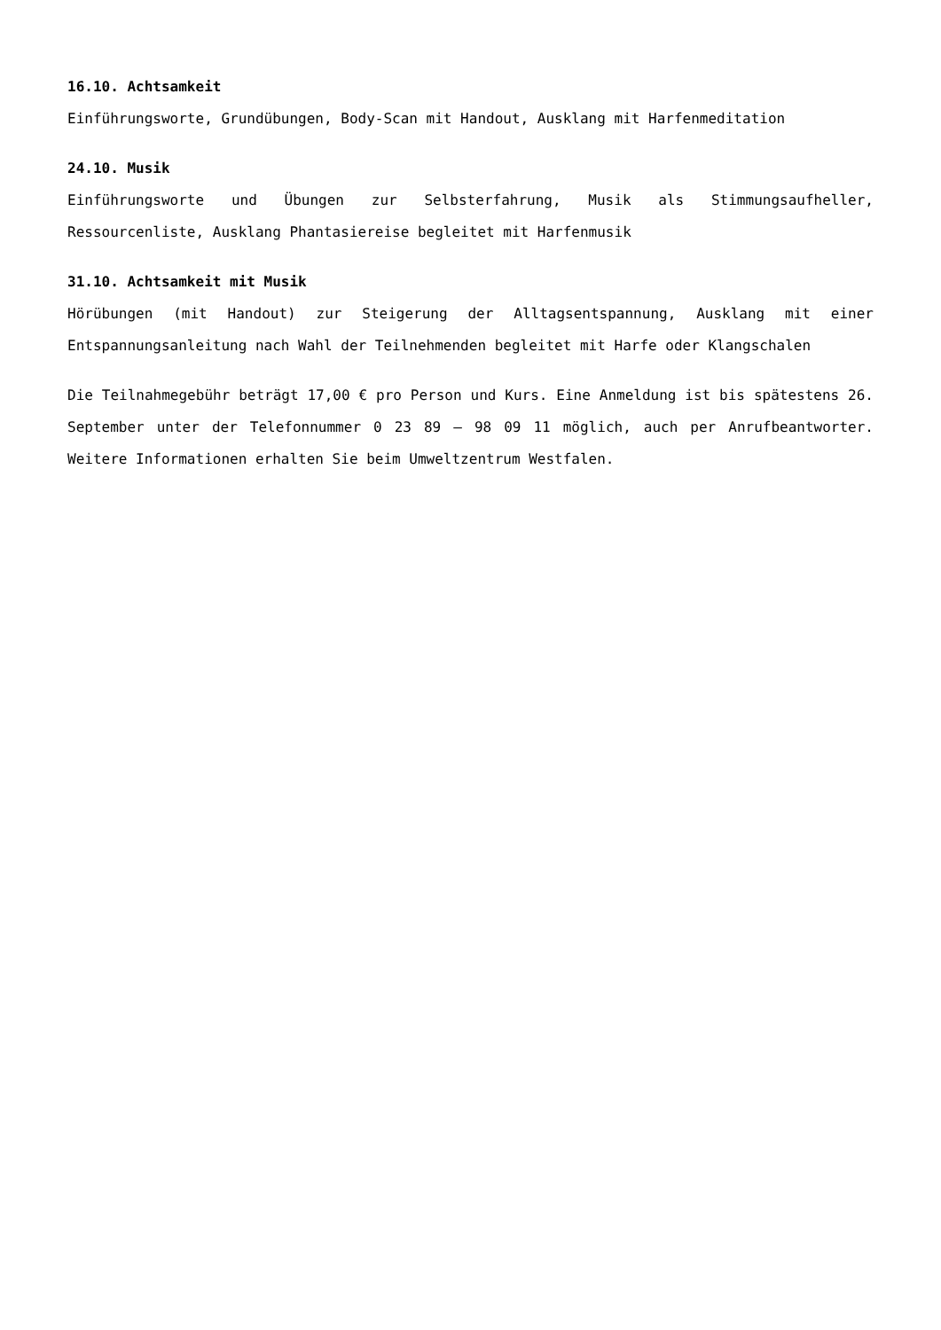16.10. Achtsamkeit
Einführungsworte, Grundübungen, Body-Scan mit Handout, Ausklang mit Harfenmeditation
24.10. Musik
Einführungsworte und Übungen zur Selbsterfahrung, Musik als Stimmungsaufheller, Ressourcenliste, Ausklang Phantasiereise begleitet mit Harfenmusik
31.10. Achtsamkeit mit Musik
Hörübungen (mit Handout) zur Steigerung der Alltagsentspannung, Ausklang mit einer Entspannungsanleitung nach Wahl der Teilnehmenden begleitet mit Harfe oder Klangschalen
Die Teilnahmegebühr beträgt 17,00 € pro Person und Kurs. Eine Anmeldung ist bis spätestens 26. September unter der Telefonnummer 0 23 89 – 98 09 11 möglich, auch per Anrufbeantworter. Weitere Informationen erhalten Sie beim Umweltzentrum Westfalen.